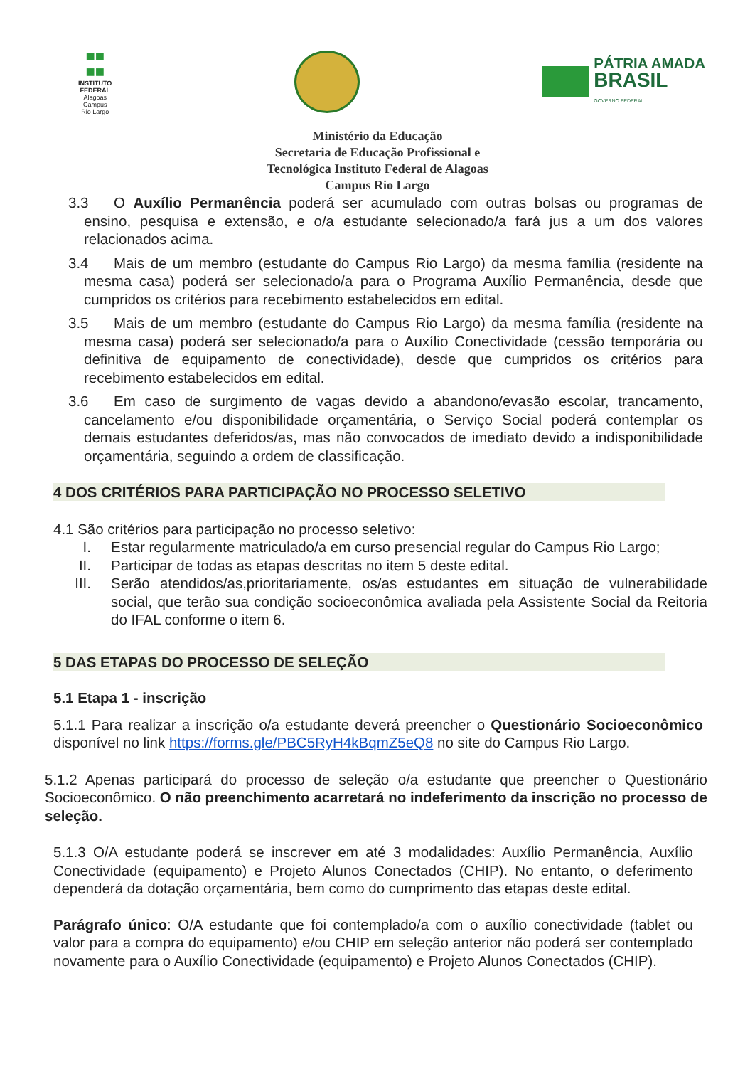■■
■■
INSTITUTO
FEDERAL
Alagoas
Campus
Rio Largo
PÁTRIA AMADA
BRASIL
GOVERNO FEDERAL
Ministério da Educação
Secretaria de Educação Profissional e
Tecnológica Instituto Federal de Alagoas
Campus Rio Largo
3.3 O Auxílio Permanência poderá ser acumulado com outras bolsas ou programas de ensino, pesquisa e extensão, e o/a estudante selecionado/a fará jus a um dos valores relacionados acima.
3.4 Mais de um membro (estudante do Campus Rio Largo) da mesma família (residente na mesma casa) poderá ser selecionado/a para o Programa Auxílio Permanência, desde que cumpridos os critérios para recebimento estabelecidos em edital.
3.5 Mais de um membro (estudante do Campus Rio Largo) da mesma família (residente na mesma casa) poderá ser selecionado/a para o Auxílio Conectividade (cessão temporária ou definitiva de equipamento de conectividade), desde que cumpridos os critérios para recebimento estabelecidos em edital.
3.6 Em caso de surgimento de vagas devido a abandono/evasão escolar, trancamento, cancelamento e/ou disponibilidade orçamentária, o Serviço Social poderá contemplar os demais estudantes deferidos/as, mas não convocados de imediato devido a indisponibilidade orçamentária, seguindo a ordem de classificação.
4 DOS CRITÉRIOS PARA PARTICIPAÇÃO NO PROCESSO SELETIVO
4.1 São critérios para participação no processo seletivo:
I. Estar regularmente matriculado/a em curso presencial regular do Campus Rio Largo;
II. Participar de todas as etapas descritas no item 5 deste edital.
III. Serão atendidos/as,prioritariamente, os/as estudantes em situação de vulnerabilidade social, que terão sua condição socioeconômica avaliada pela Assistente Social da Reitoria do IFAL conforme o item 6.
5 DAS ETAPAS DO PROCESSO DE SELEÇÃO
5.1 Etapa 1 - inscrição
5.1.1 Para realizar a inscrição o/a estudante deverá preencher o Questionário Socioeconômico disponível no link https://forms.gle/PBC5RyH4kBqmZ5eQ8 no site do Campus Rio Largo.
5.1.2 Apenas participará do processo de seleção o/a estudante que preencher o Questionário Socioeconômico. O não preenchimento acarretará no indeferimento da inscrição no processo de seleção.
5.1.3 O/A estudante poderá se inscrever em até 3 modalidades: Auxílio Permanência, Auxílio Conectividade (equipamento) e Projeto Alunos Conectados (CHIP). No entanto, o deferimento dependerá da dotação orçamentária, bem como do cumprimento das etapas deste edital.
Parágrafo único: O/A estudante que foi contemplado/a com o auxílio conectividade (tablet ou valor para a compra do equipamento) e/ou CHIP em seleção anterior não poderá ser contemplado novamente para o Auxílio Conectividade (equipamento) e Projeto Alunos Conectados (CHIP).